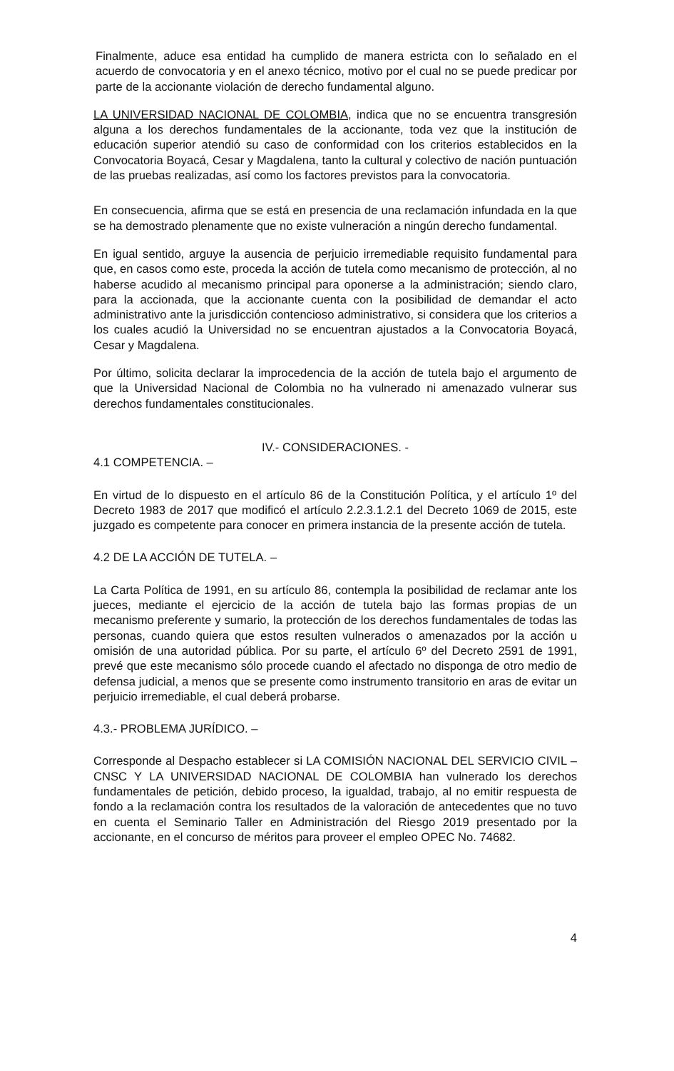Finalmente, aduce esa entidad ha cumplido de manera estricta con lo señalado en el acuerdo de convocatoria y en el anexo técnico, motivo por el cual no se puede predicar por parte de la accionante violación de derecho fundamental alguno.
LA UNIVERSIDAD NACIONAL DE COLOMBIA, indica que no se encuentra transgresión alguna a los derechos fundamentales de la accionante, toda vez que la institución de educación superior atendió su caso de conformidad con los criterios establecidos en la Convocatoria Boyacá, Cesar y Magdalena, tanto la cultural y colectivo de nación puntuación de las pruebas realizadas, así como los factores previstos para la convocatoria.
En consecuencia, afirma que se está en presencia de una reclamación infundada en la que se ha demostrado plenamente que no existe vulneración a ningún derecho fundamental.
En igual sentido, arguye la ausencia de perjuicio irremediable requisito fundamental para que, en casos como este, proceda la acción de tutela como mecanismo de protección, al no haberse acudido al mecanismo principal para oponerse a la administración; siendo claro, para la accionada, que la accionante cuenta con la posibilidad de demandar el acto administrativo ante la jurisdicción contencioso administrativo, si considera que los criterios a los cuales acudió la Universidad no se encuentran ajustados a la Convocatoria Boyacá, Cesar y Magdalena.
Por último, solicita declarar la improcedencia de la acción de tutela bajo el argumento de que la Universidad Nacional de Colombia no ha vulnerado ni amenazado vulnerar sus derechos fundamentales constitucionales.
IV.- CONSIDERACIONES. -
4.1 COMPETENCIA. –
En virtud de lo dispuesto en el artículo 86 de la Constitución Política, y el artículo 1º del Decreto 1983 de 2017 que modificó el artículo 2.2.3.1.2.1 del Decreto 1069 de 2015, este juzgado es competente para conocer en primera instancia de la presente acción de tutela.
4.2 DE LA ACCIÓN DE TUTELA. –
La Carta Política de 1991, en su artículo 86, contempla la posibilidad de reclamar ante los jueces, mediante el ejercicio de la acción de tutela bajo las formas propias de un mecanismo preferente y sumario, la protección de los derechos fundamentales de todas las personas, cuando quiera que estos resulten vulnerados o amenazados por la acción u omisión de una autoridad pública. Por su parte, el artículo 6º del Decreto 2591 de 1991, prevé que este mecanismo sólo procede cuando el afectado no disponga de otro medio de defensa judicial, a menos que se presente como instrumento transitorio en aras de evitar un perjuicio irremediable, el cual deberá probarse.
4.3.- PROBLEMA JURÍDICO. –
Corresponde al Despacho establecer si LA COMISIÓN NACIONAL DEL SERVICIO CIVIL – CNSC Y LA UNIVERSIDAD NACIONAL DE COLOMBIA han vulnerado los derechos fundamentales de petición, debido proceso, la igualdad, trabajo, al no emitir respuesta de fondo a la reclamación contra los resultados de la valoración de antecedentes que no tuvo en cuenta el Seminario Taller en Administración del Riesgo 2019 presentado por la accionante, en el concurso de méritos para proveer el empleo OPEC No. 74682.
4